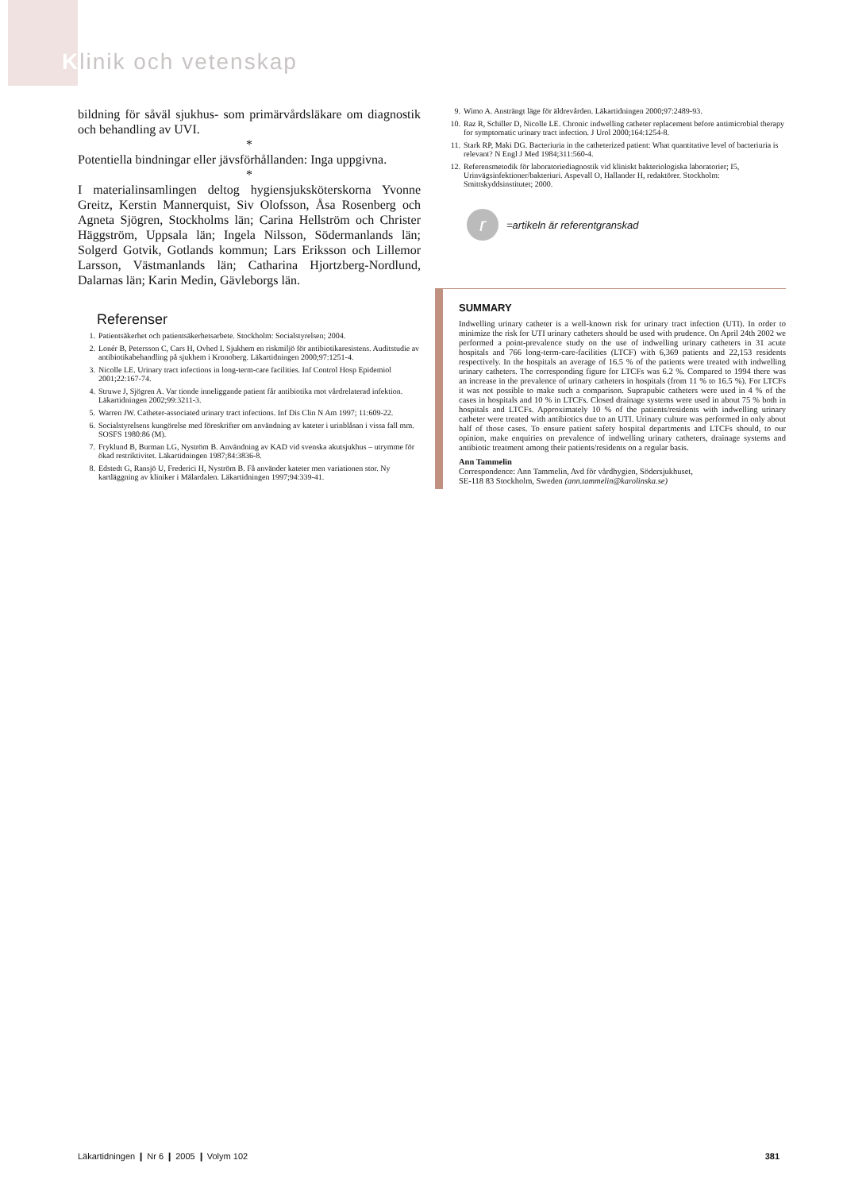Klinik och vetenskap
bildning för såväl sjukhus- som primärvårdsläkare om diagnostik och behandling av UVI.
*
Potentiella bindningar eller jävsförhållanden: Inga uppgivna.
*
I materialinsamlingen deltog hygiensjuksköterskorna Yvonne Greitz, Kerstin Mannerquist, Siv Olofsson, Åsa Rosenberg och Agneta Sjögren, Stockholms län; Carina Hellström och Christer Häggström, Uppsala län; Ingela Nilsson, Södermanlands län; Solgerd Gotvik, Gotlands kommun; Lars Eriksson och Lillemor Larsson, Västmanlands län; Catharina Hjortzberg-Nordlund, Dalarnas län; Karin Medin, Gävleborgs län.
Referenser
1. Patientsäkerhet och patientsäkerhetsarbete. Stockholm: Socialstyrelsen; 2004.
2. Lonér B, Petersson C, Cars H, Ovhed I. Sjukhem en riskmiljö för antibiotikaresistens. Auditstudie av antibiotikabehandling på sjukhem i Kronoberg. Läkartidningen 2000;97:1251-4.
3. Nicolle LE. Urinary tract infections in long-term-care facilities. Inf Control Hosp Epidemiol 2001;22:167-74.
4. Struwe J, Sjögren A. Var tionde inneliggande patient får antibiotika mot vårdrelaterad infektion. Läkartidningen 2002;99:3211-3.
5. Warren JW. Catheter-associated urinary tract infections. Inf Dis Clin N Am 1997; 11:609-22.
6. Socialstyrelsens kungörelse med föreskrifter om användning av kateter i urinblåsan i vissa fall mm. SOSFS 1980:86 (M).
7. Fryklund B, Burman LG, Nyström B. Användning av KAD vid svenska akutsjukhus – utrymme för ökad restriktivitet. Läkartidningen 1987;84:3836-8.
8. Edstedt G, Ransjö U, Frederici H, Nyström B. Få använder kateter men variationen stor. Ny kartläggning av kliniker i Mälardalen. Läkartidningen 1997;94:339-41.
9. Wimo A. Ansträngt läge för äldrevården. Läkartidningen 2000;97:2489-93.
10. Raz R, Schiller D, Nicolle LE. Chronic indwelling catheter replacement before antimicrobial therapy for symptomatic urinary tract infection. J Urol 2000;164:1254-8.
11. Stark RP, Maki DG. Bacteriuria in the catheterized patient: What quantitative level of bacteriuria is relevant? N Engl J Med 1984;311:560-4.
12. Referensmetodik för laboratoriediagnostik vid kliniskt bakteriologiska laboratorier; I5, Urinvägsinfektioner/bakteriuri. Aspevall O, Hallander H, redaktörer. Stockholm: Smittskyddsinstitutet; 2000.
r
=artikeln är referentgranskad
SUMMARY
Indwelling urinary catheter is a well-known risk for urinary tract infection (UTI). In order to minimize the risk for UTI urinary catheters should be used with prudence. On April 24th 2002 we performed a point-prevalence study on the use of indwelling urinary catheters in 31 acute hospitals and 766 long-term-care-facilities (LTCF) with 6,369 patients and 22,153 residents respectively. In the hospitals an average of 16.5 % of the patients were treated with indwelling urinary catheters. The corresponding figure for LTCFs was 6.2 %. Compared to 1994 there was an increase in the prevalence of urinary catheters in hospitals (from 11 % to 16.5 %). For LTCFs it was not possible to make such a comparison. Suprapubic catheters were used in 4 % of the cases in hospitals and 10 % in LTCFs. Closed drainage systems were used in about 75 % both in hospitals and LTCFs. Approximately 10 % of the patients/residents with indwelling urinary catheter were treated with antibiotics due to an UTI. Urinary culture was performed in only about half of those cases. To ensure patient safety hospital departments and LTCFs should, to our opinion, make enquiries on prevalence of indwelling urinary catheters, drainage systems and antibiotic treatment among their patients/residents on a regular basis.
Ann Tammelin
Correspondence: Ann Tammelin, Avd för vårdhygien, Södersjukhuset,
SE-118 83 Stockholm, Sweden (ann.tammelin@karolinska.se)
Läkartidningen ❙ Nr 6 ❙ 2005 ❙ Volym 102 381